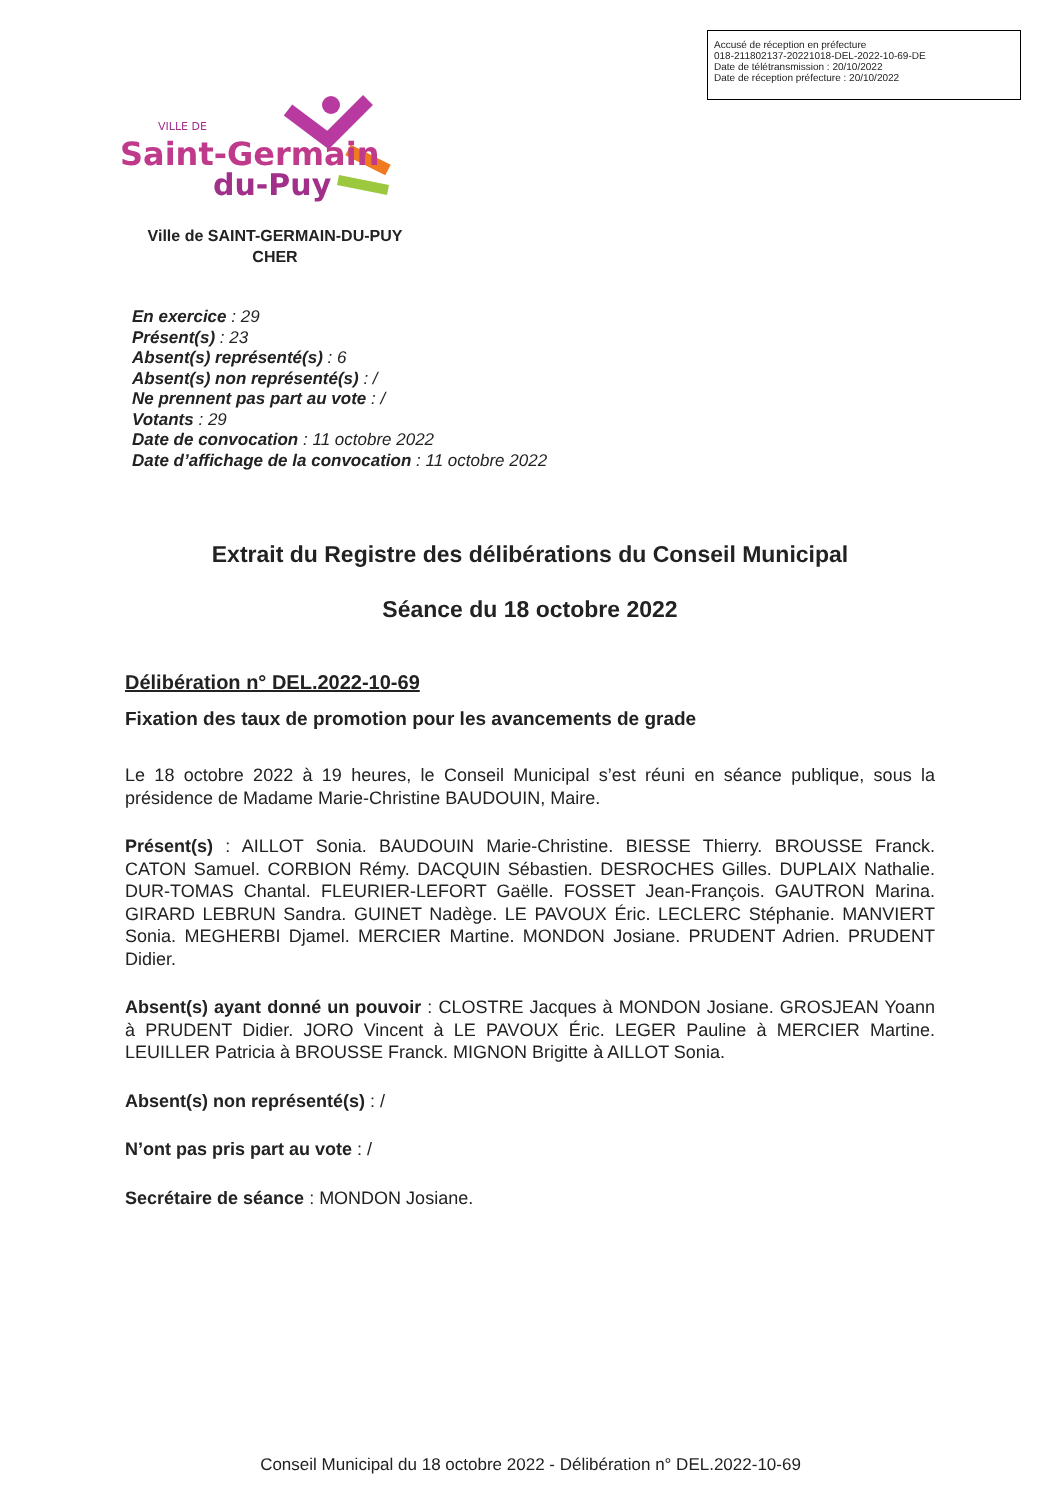Accusé de réception en préfecture
018-211802137-20221018-DEL-2022-10-69-DE
Date de télétransmission : 20/10/2022
Date de réception préfecture : 20/10/2022
Saint-Germain
du-Puy
VILLE DE
Ville de SAINT-GERMAIN-DU-PUY
CHER
En exercice : 29
Présent(s) : 23
Absent(s) représenté(s) : 6
Absent(s) non représenté(s) : /
Ne prennent pas part au vote : /
Votants : 29
Date de convocation : 11 octobre 2022
Date d’affichage de la convocation : 11 octobre 2022
Extrait du Registre des délibérations du Conseil Municipal
Séance du 18 octobre 2022
Délibération n° DEL.2022-10-69
Fixation des taux de promotion pour les avancements de grade
Le 18 octobre 2022 à 19 heures, le Conseil Municipal s’est réuni en séance publique, sous la présidence de Madame Marie-Christine BAUDOUIN, Maire.
Présent(s) : AILLOT Sonia. BAUDOUIN Marie-Christine. BIESSE Thierry. BROUSSE Franck. CATON Samuel. CORBION Rémy. DACQUIN Sébastien. DESROCHES Gilles. DUPLAIX Nathalie. DUR-TOMAS Chantal. FLEURIER-LEFORT Gaëlle. FOSSET Jean-François. GAUTRON Marina. GIRARD LEBRUN Sandra. GUINET Nadège. LE PAVOUX Éric. LECLERC Stéphanie. MANVIERT Sonia. MEGHERBI Djamel. MERCIER Martine. MONDON Josiane. PRUDENT Adrien. PRUDENT Didier.
Absent(s) ayant donné un pouvoir : CLOSTRE Jacques à MONDON Josiane. GROSJEAN Yoann à PRUDENT Didier. JORO Vincent à LE PAVOUX Éric. LEGER Pauline à MERCIER Martine. LEUILLER Patricia à BROUSSE Franck. MIGNON Brigitte à AILLOT Sonia.
Absent(s) non représenté(s) : /
N’ont pas pris part au vote : /
Secrétaire de séance : MONDON Josiane.
Conseil Municipal du 18 octobre 2022 - Délibération n° DEL.2022-10-69